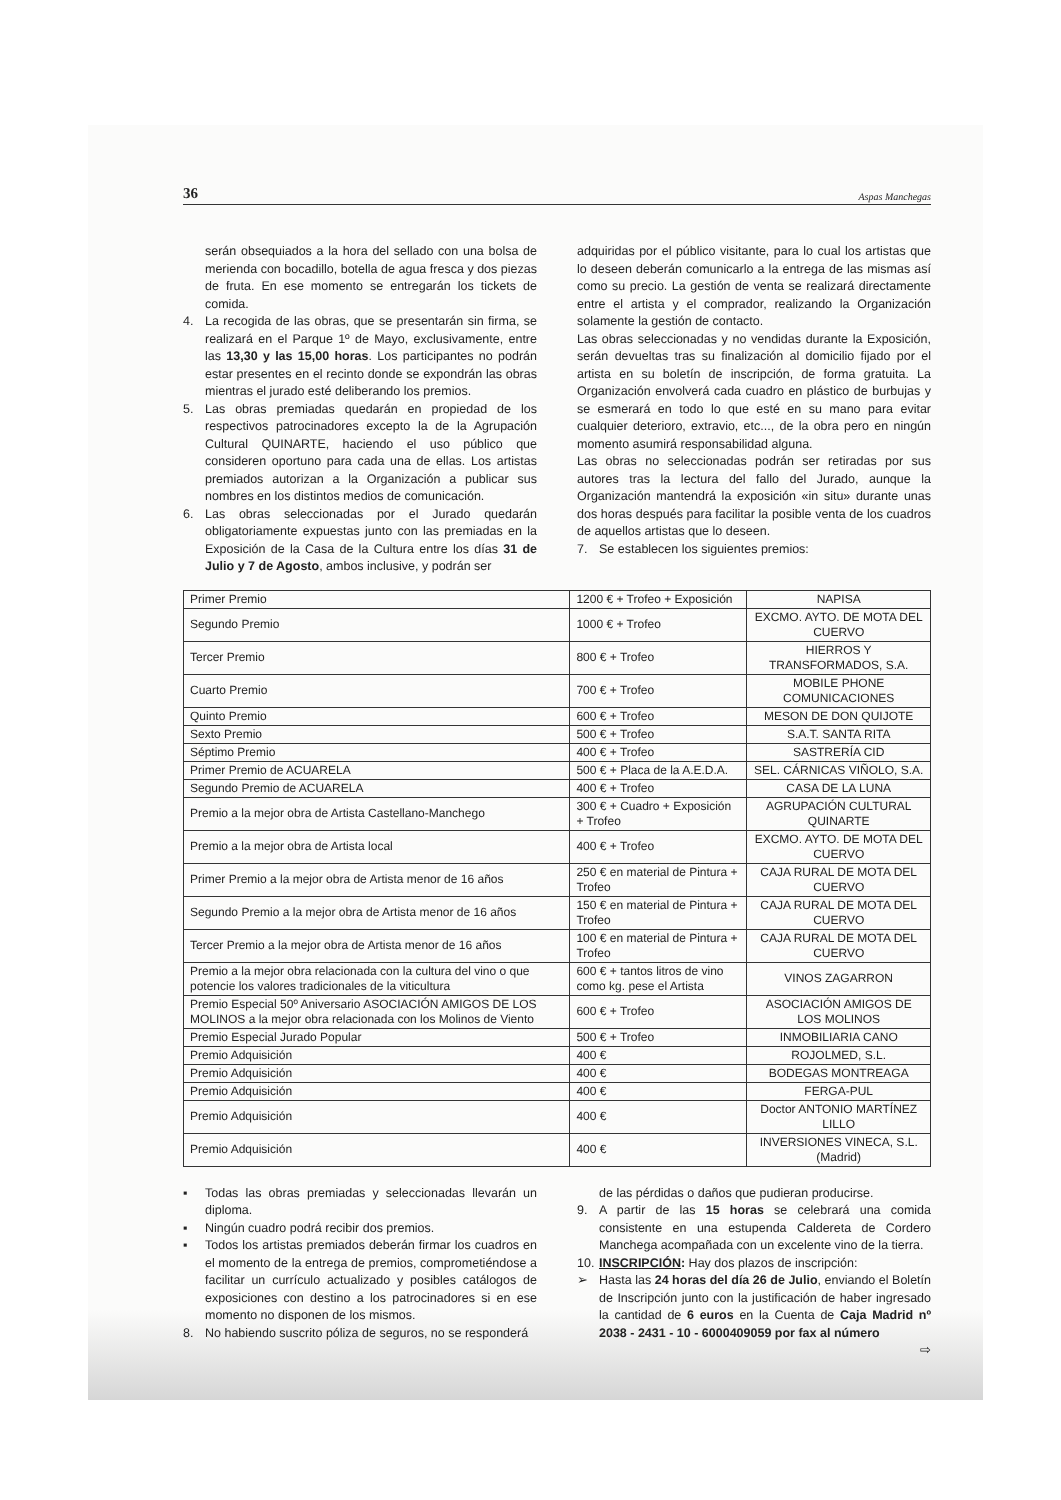36 Aspas Manchegas
serán obsequiados a la hora del sellado con una bolsa de merienda con bocadillo, botella de agua fresca y dos piezas de fruta. En ese momento se entregarán los tickets de comida.
4. La recogida de las obras, que se presentarán sin firma, se realizará en el Parque 1º de Mayo, exclusivamente, entre las 13,30 y las 15,00 horas. Los participantes no podrán estar presentes en el recinto donde se expondrán las obras mientras el jurado esté deliberando los premios.
5. Las obras premiadas quedarán en propiedad de los respectivos patrocinadores excepto la de la Agrupación Cultural QUINARTE, haciendo el uso público que consideren oportuno para cada una de ellas. Los artistas premiados autorizan a la Organización a publicar sus nombres en los distintos medios de comunicación.
6. Las obras seleccionadas por el Jurado quedarán obligatoriamente expuestas junto con las premiadas en la Exposición de la Casa de la Cultura entre los días 31 de Julio y 7 de Agosto, ambos inclusive, y podrán ser
adquiridas por el público visitante, para lo cual los artistas que lo deseen deberán comunicarlo a la entrega de las mismas así como su precio. La gestión de venta se realizará directamente entre el artista y el comprador, realizando la Organización solamente la gestión de contacto.
Las obras seleccionadas y no vendidas durante la Exposición, serán devueltas tras su finalización al domicilio fijado por el artista en su boletín de inscripción, de forma gratuita. La Organización envolverá cada cuadro en plástico de burbujas y se esmerará en todo lo que esté en su mano para evitar cualquier deterioro, extravio, etc..., de la obra pero en ningún momento asumirá responsabilidad alguna.
Las obras no seleccionadas podrán ser retiradas por sus autores tras la lectura del fallo del Jurado, aunque la Organización mantendrá la exposición «in situ» durante unas dos horas después para facilitar la posible venta de los cuadros de aquellos artistas que lo deseen.
7. Se establecen los siguientes premios:
| Primer Premio | 1200 € + Trofeo + Exposición | NAPISA |
| Segundo Premio | 1000 € + Trofeo | EXCMO. AYTO. DE MOTA DEL CUERVO |
| Tercer Premio | 800 € + Trofeo | HIERROS Y TRANSFORMADOS, S.A. |
| Cuarto Premio | 700 € + Trofeo | MOBILE PHONE COMUNICACIONES |
| Quinto Premio | 600 € + Trofeo | MESON DE DON QUIJOTE |
| Sexto Premio | 500 € + Trofeo | S.A.T. SANTA RITA |
| Séptimo Premio | 400 € + Trofeo | SASTRERÍA CID |
| Primer Premio de ACUARELA | 500 € + Placa de la A.E.D.A. | SEL. CÁRNICAS VIÑOLO, S.A. |
| Segundo Premio de ACUARELA | 400 € + Trofeo | CASA DE LA LUNA |
| Premio a la mejor obra de Artista Castellano-Manchego | 300 € + Cuadro + Exposición + Trofeo | AGRUPACIÓN CULTURAL QUINARTE |
| Premio a la mejor obra de Artista local | 400 € + Trofeo | EXCMO. AYTO. DE MOTA DEL CUERVO |
| Primer Premio a la mejor obra de Artista menor de 16 años | 250 € en material de Pintura + Trofeo | CAJA RURAL DE MOTA DEL CUERVO |
| Segundo Premio a la mejor obra de Artista menor de 16 años | 150 € en material de Pintura + Trofeo | CAJA RURAL DE MOTA DEL CUERVO |
| Tercer Premio a la mejor obra de Artista menor de 16 años | 100 € en material de Pintura + Trofeo | CAJA RURAL DE MOTA DEL CUERVO |
| Premio a la mejor obra relacionada con la cultura del vino o que potencie los valores tradicionales de la viticultura | 600 € + tantos litros de vino como kg. pese el Artista | VINOS ZAGARRON |
| Premio Especial 50º Aniversario ASOCIACIÓN AMIGOS DE LOS MOLINOS a la mejor obra relacionada con los Molinos de Viento | 600 € + Trofeo | ASOCIACIÓN AMIGOS DE LOS MOLINOS |
| Premio Especial Jurado Popular | 500 € + Trofeo | INMOBILIARIA CANO |
| Premio Adquisición | 400 € | ROJOLMED, S.L. |
| Premio Adquisición | 400 € | BODEGAS MONTREAGA |
| Premio Adquisición | 400 € | FERGA-PUL |
| Premio Adquisición | 400 € | Doctor ANTONIO MARTÍNEZ LILLO |
| Premio Adquisición | 400 € | INVERSIONES VINECA, S.L. (Madrid) |
▪ Todas las obras premiadas y seleccionadas llevarán un diploma.
▪ Ningún cuadro podrá recibir dos premios.
▪ Todos los artistas premiados deberán firmar los cuadros en el momento de la entrega de premios, comprometiéndose a facilitar un currículo actualizado y posibles catálogos de exposiciones con destino a los patrocinadores si en ese momento no disponen de los mismos.
8. No habiendo suscrito póliza de seguros, no se responderá
de las pérdidas o daños que pudieran producirse.
9. A partir de las 15 horas se celebrará una comida consistente en una estupenda Caldereta de Cordero Manchega acompañada con un excelente vino de la tierra.
10.
INSCRIPCIÓN: Hay dos plazos de inscripción:
➢ Hasta las 24 horas del día 26 de Julio, enviando el Boletín de Inscripción junto con la justificación de haber ingresado la cantidad de 6 euros en la Cuenta de Caja Madrid nº 2038 - 2431 - 10 - 6000409059 por fax al número
⇨